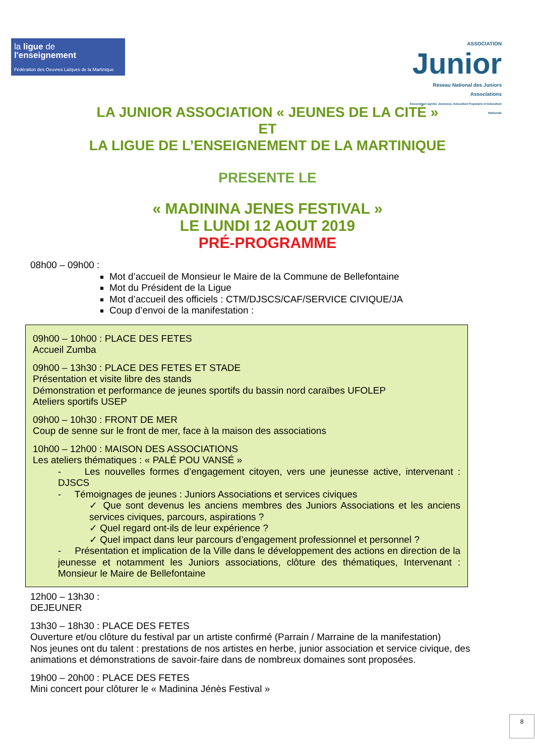la ligue de
l'enseignement
Fédération des Oeuvres Laïques de la Martinique
ASSOCIATION
Junior
Réseau National des Juniors Associations
Association agréée Jeunesse, Education Populaire et Education Nationale
LA JUNIOR ASSOCIATION « JEUNES DE LA CITÉ »
ET
LA LIGUE DE L’ENSEIGNEMENT DE LA MARTINIQUE
PRESENTE LE
« MADININA JENES FESTIVAL »
LE LUNDI 12 AOUT 2019
PRÉ-PROGRAMME
08h00 – 09h00 :
Mot d’accueil de Monsieur le Maire de la Commune de Bellefontaine
Mot du Président de la Ligue
Mot d’accueil des officiels : CTM/DJSCS/CAF/SERVICE CIVIQUE/JA
Coup d’envoi de la manifestation :
09h00 – 10h00 : PLACE DES FETES
Accueil Zumba
09h00 – 13h30 : PLACE DES FETES ET STADE
Présentation et visite libre des stands
Démonstration et performance de jeunes sportifs du bassin nord caraïbes UFOLEP
Ateliers sportifs USEP
09h00 – 10h30 : FRONT DE MER
Coup de senne sur le front de mer, face à la maison des associations
10h00 – 12h00 : MAISON DES ASSOCIATIONS
Les ateliers thématiques : « PALÉ POU VANSÉ »
- Les nouvelles formes d’engagement citoyen, vers une jeunesse active, intervenant : DJSCS
- Témoignages de jeunes : Juniors Associations et services civiques
✓ Que sont devenus les anciens membres des Juniors Associations et les anciens services civiques, parcours, aspirations ?
✓ Quel regard ont-ils de leur expérience ?
✓ Quel impact dans leur parcours d’engagement professionnel et personnel ?
- Présentation et implication de la Ville dans le développement des actions en direction de la jeunesse et notamment les Juniors associations, clôture des thématiques, Intervenant : Monsieur le Maire de Bellefontaine
12h00 – 13h30 :
DEJEUNER
13h30 – 18h30 : PLACE DES FETES
Ouverture et/ou clôture du festival par un artiste confirmé (Parrain / Marraine de la manifestation)
Nos jeunes ont du talent : prestations de nos artistes en herbe, junior association et service civique, des animations et démonstrations de savoir-faire dans de nombreux domaines sont proposées.
19h00 – 20h00 : PLACE DES FETES
Mini concert pour clôturer le « Madinina Jénès Festival »
8